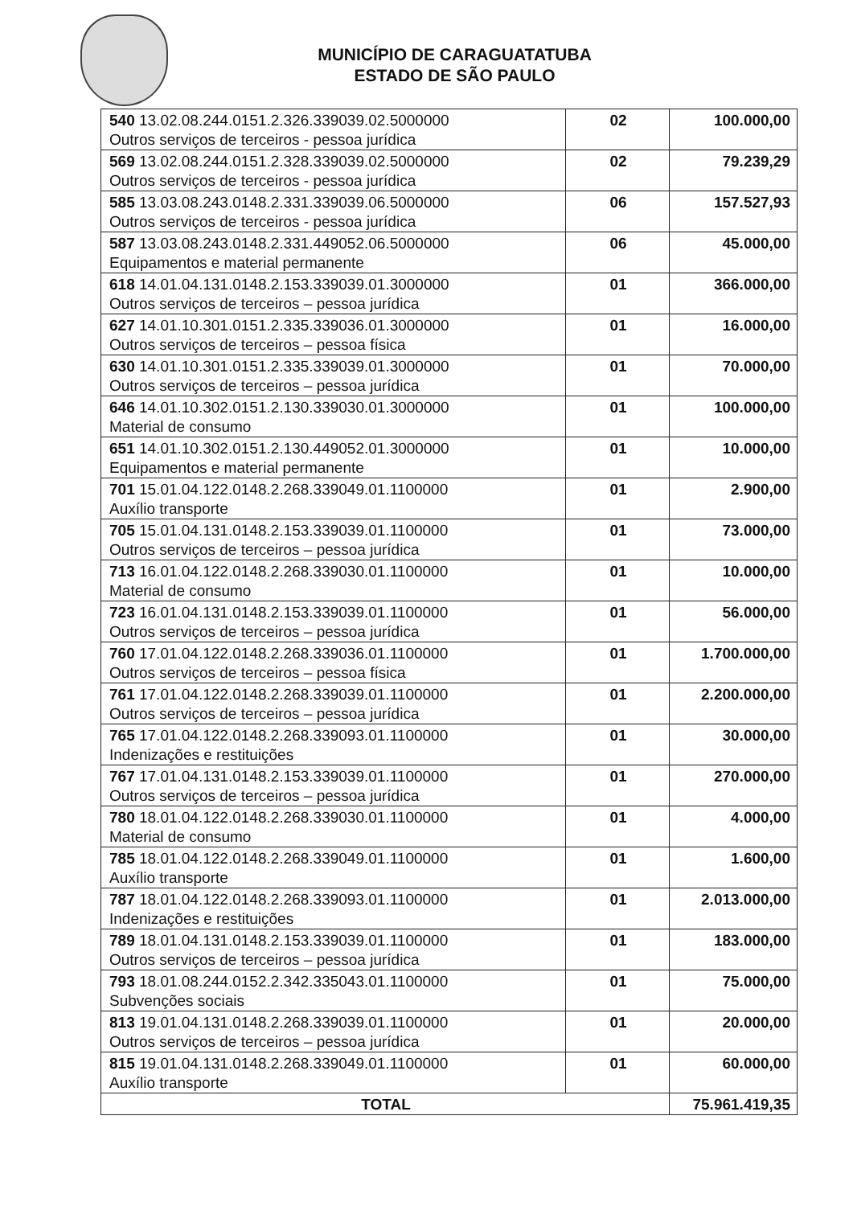MUNICÍPIO DE CARAGUATATUBA
ESTADO DE SÃO PAULO
| 540 13.02.08.244.0151.2.326.339039.02.5000000 Outros serviços de terceiros - pessoa jurídica | 02 | 100.000,00 |
| 569 13.02.08.244.0151.2.328.339039.02.5000000 Outros serviços de terceiros - pessoa jurídica | 02 | 79.239,29 |
| 585 13.03.08.243.0148.2.331.339039.06.5000000 Outros serviços de terceiros - pessoa jurídica | 06 | 157.527,93 |
| 587 13.03.08.243.0148.2.331.449052.06.5000000 Equipamentos e material permanente | 06 | 45.000,00 |
| 618 14.01.04.131.0148.2.153.339039.01.3000000 Outros serviços de terceiros – pessoa jurídica | 01 | 366.000,00 |
| 627 14.01.10.301.0151.2.335.339036.01.3000000 Outros serviços de terceiros – pessoa física | 01 | 16.000,00 |
| 630 14.01.10.301.0151.2.335.339039.01.3000000 Outros serviços de terceiros – pessoa jurídica | 01 | 70.000,00 |
| 646 14.01.10.302.0151.2.130.339030.01.3000000 Material de consumo | 01 | 100.000,00 |
| 651 14.01.10.302.0151.2.130.449052.01.3000000 Equipamentos e material permanente | 01 | 10.000,00 |
| 701 15.01.04.122.0148.2.268.339049.01.1100000 Auxílio transporte | 01 | 2.900,00 |
| 705 15.01.04.131.0148.2.153.339039.01.1100000 Outros serviços de terceiros – pessoa jurídica | 01 | 73.000,00 |
| 713 16.01.04.122.0148.2.268.339030.01.1100000 Material de consumo | 01 | 10.000,00 |
| 723 16.01.04.131.0148.2.153.339039.01.1100000 Outros serviços de terceiros – pessoa jurídica | 01 | 56.000,00 |
| 760 17.01.04.122.0148.2.268.339036.01.1100000 Outros serviços de terceiros – pessoa física | 01 | 1.700.000,00 |
| 761 17.01.04.122.0148.2.268.339039.01.1100000 Outros serviços de terceiros – pessoa jurídica | 01 | 2.200.000,00 |
| 765 17.01.04.122.0148.2.268.339093.01.1100000 Indenizações e restituições | 01 | 30.000,00 |
| 767 17.01.04.131.0148.2.153.339039.01.1100000 Outros serviços de terceiros – pessoa jurídica | 01 | 270.000,00 |
| 780 18.01.04.122.0148.2.268.339030.01.1100000 Material de consumo | 01 | 4.000,00 |
| 785 18.01.04.122.0148.2.268.339049.01.1100000 Auxílio transporte | 01 | 1.600,00 |
| 787 18.01.04.122.0148.2.268.339093.01.1100000 Indenizações e restituições | 01 | 2.013.000,00 |
| 789 18.01.04.131.0148.2.153.339039.01.1100000 Outros serviços de terceiros – pessoa jurídica | 01 | 183.000,00 |
| 793 18.01.08.244.0152.2.342.335043.01.1100000 Subvenções sociais | 01 | 75.000,00 |
| 813 19.01.04.131.0148.2.268.339039.01.1100000 Outros serviços de terceiros – pessoa jurídica | 01 | 20.000,00 |
| 815 19.01.04.131.0148.2.268.339049.01.1100000 Auxílio transporte | 01 | 60.000,00 |
| TOTAL | | 75.961.419,35 |